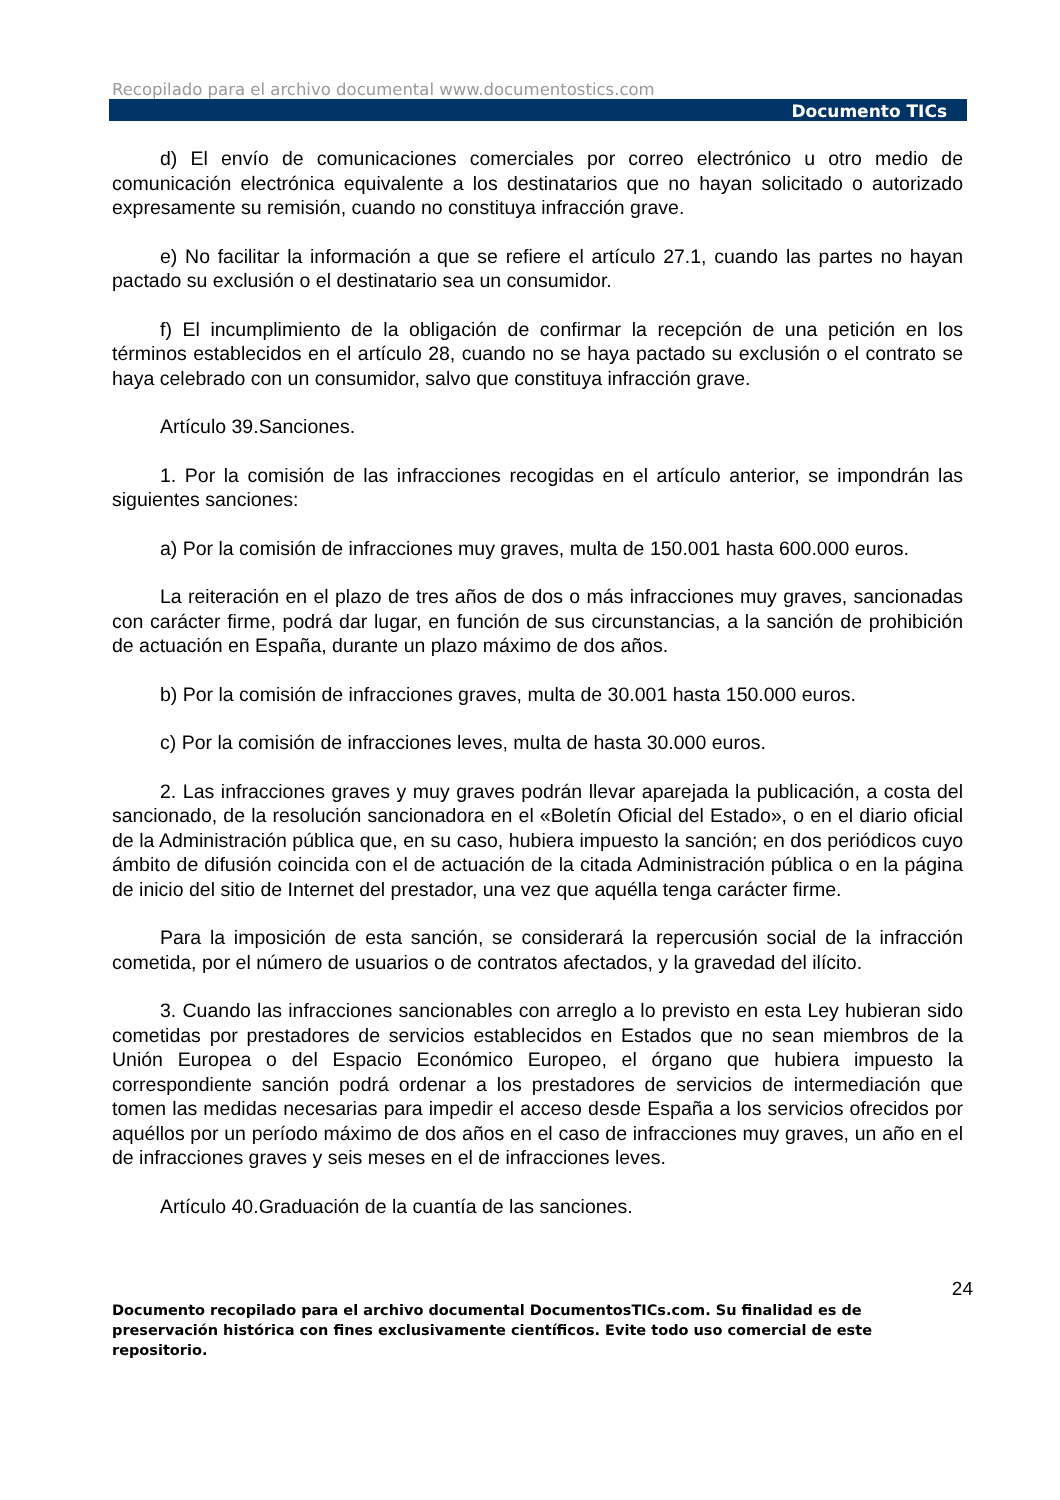Recopilado para el archivo documental www.documentostics.com
Documento TICs
d) El envío de comunicaciones comerciales por correo electrónico u otro medio de comunicación electrónica equivalente a los destinatarios que no hayan solicitado o autorizado expresamente su remisión, cuando no constituya infracción grave.
e) No facilitar la información a que se refiere el artículo 27.1, cuando las partes no hayan pactado su exclusión o el destinatario sea un consumidor.
f) El incumplimiento de la obligación de confirmar la recepción de una petición en los términos establecidos en el artículo 28, cuando no se haya pactado su exclusión o el contrato se haya celebrado con un consumidor, salvo que constituya infracción grave.
Artículo 39.Sanciones.
1. Por la comisión de las infracciones recogidas en el artículo anterior, se impondrán las siguientes sanciones:
a) Por la comisión de infracciones muy graves, multa de 150.001 hasta 600.000 euros.
La reiteración en el plazo de tres años de dos o más infracciones muy graves, sancionadas con carácter firme, podrá dar lugar, en función de sus circunstancias, a la sanción de prohibición de actuación en España, durante un plazo máximo de dos años.
b) Por la comisión de infracciones graves, multa de 30.001 hasta 150.000 euros.
c) Por la comisión de infracciones leves, multa de hasta 30.000 euros.
2. Las infracciones graves y muy graves podrán llevar aparejada la publicación, a costa del sancionado, de la resolución sancionadora en el «Boletín Oficial del Estado», o en el diario oficial de la Administración pública que, en su caso, hubiera impuesto la sanción; en dos periódicos cuyo ámbito de difusión coincida con el de actuación de la citada Administración pública o en la página de inicio del sitio de Internet del prestador, una vez que aquélla tenga carácter firme.
Para la imposición de esta sanción, se considerará la repercusión social de la infracción cometida, por el número de usuarios o de contratos afectados, y la gravedad del ilícito.
3. Cuando las infracciones sancionables con arreglo a lo previsto en esta Ley hubieran sido cometidas por prestadores de servicios establecidos en Estados que no sean miembros de la Unión Europea o del Espacio Económico Europeo, el órgano que hubiera impuesto la correspondiente sanción podrá ordenar a los prestadores de servicios de intermediación que tomen las medidas necesarias para impedir el acceso desde España a los servicios ofrecidos por aquéllos por un período máximo de dos años en el caso de infracciones muy graves, un año en el de infracciones graves y seis meses en el de infracciones leves.
Artículo 40.Graduación de la cuantía de las sanciones.
24
Documento recopilado para el archivo documental DocumentosTICs.com. Su finalidad es de preservación histórica con fines exclusivamente científicos. Evite todo uso comercial de este repositorio.